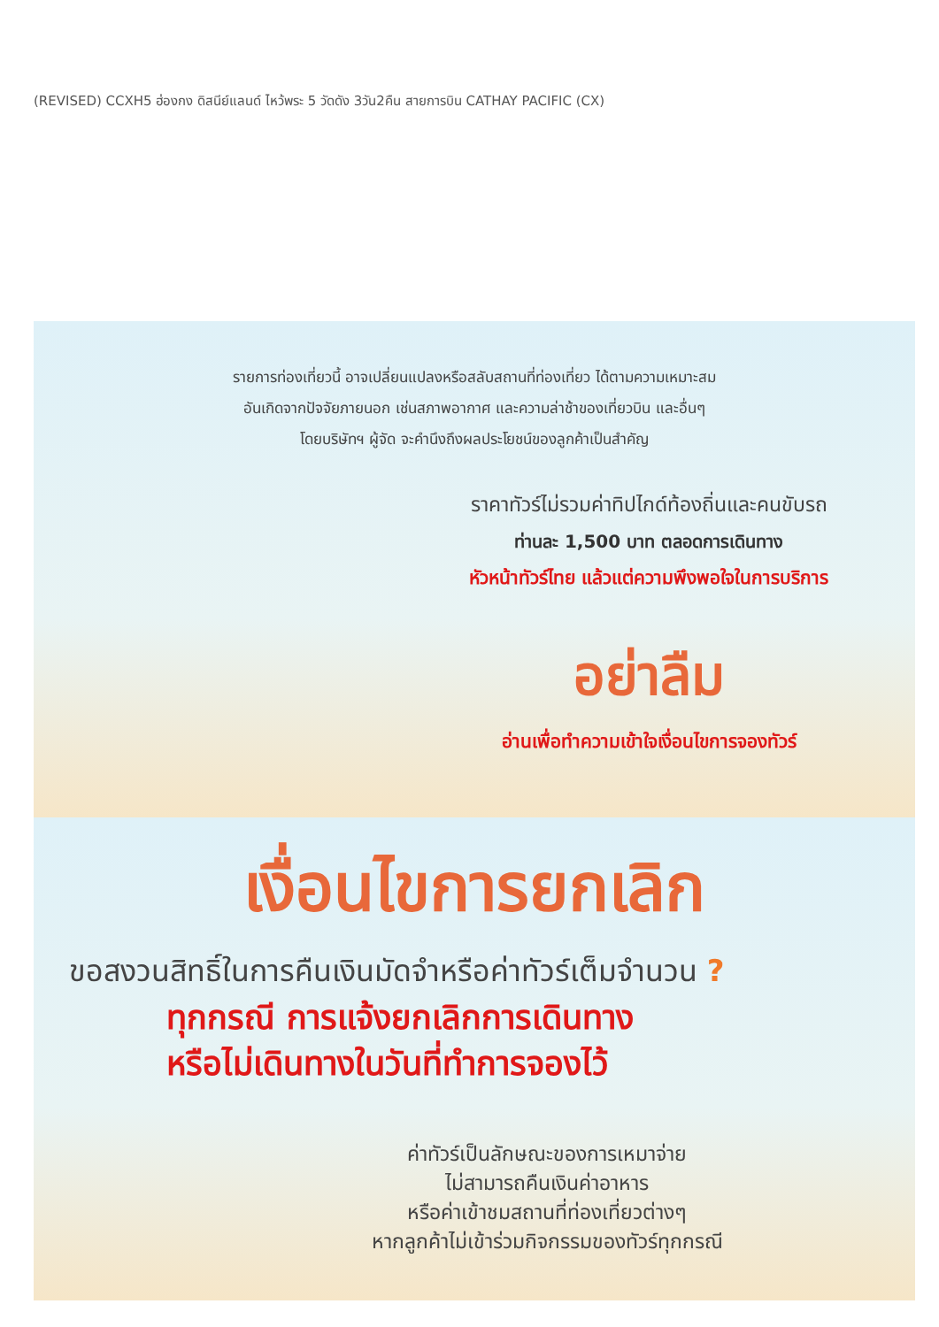(REVISED) CCXH5 ฮ่องกง ดิสนีย์แลนด์ ไหว้พระ 5 วัดดัง 3วัน2คืน สายการบิน CATHAY PACIFIC (CX)
รายการท่องเที่ยวนี้ อาจเปลี่ยนแปลงหรือสลับสถานที่ท่องเที่ยว ได้ตามความเหมาะสม
อันเกิดจากปัจจัยภายนอก เช่นสภาพอากาศ และความล่าช้าของเที่ยวบิน และอื่นๆ
โดยบริษัทฯ ผู้จัด จะคำนึงถึงผลประโยชน์ของลูกค้าเป็นสำคัญ
ราคาทัวร์ไม่รวมค่าทิปไกด์ท้องถิ่นและคนขับรถ
ท่านละ 1,500 บาท ตลอดการเดินทาง
หัวหน้าทัวร์ไทย แล้วแต่ความพึงพอใจในการบริการ
อย่าลืม
อ่านเพื่อทำความเข้าใจเงื่อนไขการจองทัวร์
เงื่อนไขการยกเลิก
ขอสงวนสิทธิ์ในการคืนเงินมัดจำหรือค่าทัวร์เต็มจำนวน ?
ทุกกรณี การแจ้งยกเลิกการเดินทาง
หรือไม่เดินทางในวันที่ทำการจองไว้
ค่าทัวร์เป็นลักษณะของการเหมาจ่าย
ไม่สามารถคืนเงินค่าอาหาร
หรือค่าเข้าชมสถานที่ท่องเที่ยวต่างๆ
หากลูกค้าไม่เข้าร่วมกิจกรรมของทัวร์ทุกกรณี